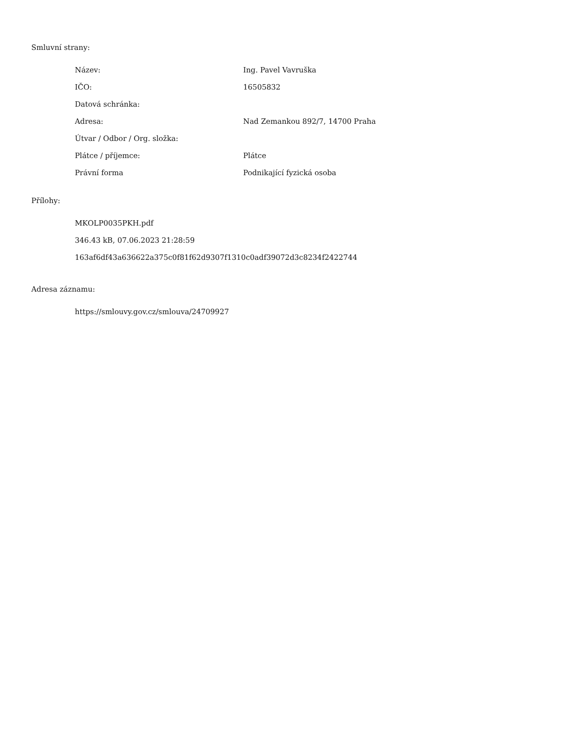Smluvní strany:
| Název: | Ing. Pavel Vavruška |
| IČO: | 16505832 |
| Datová schránka: | |
| Adresa: | Nad Zemankou 892/7, 14700 Praha |
| Útvar / Odbor / Org. složka: | |
| Plátce / příjemce: | Plátce |
| Právní forma | Podnikající fyzická osoba |
Přílohy:
MKOLP0035PKH.pdf
346.43 kB, 07.06.2023 21:28:59
163af6df43a636622a375c0f81f62d9307f1310c0adf39072d3c8234f2422744
Adresa záznamu:
https://smlouvy.gov.cz/smlouva/24709927